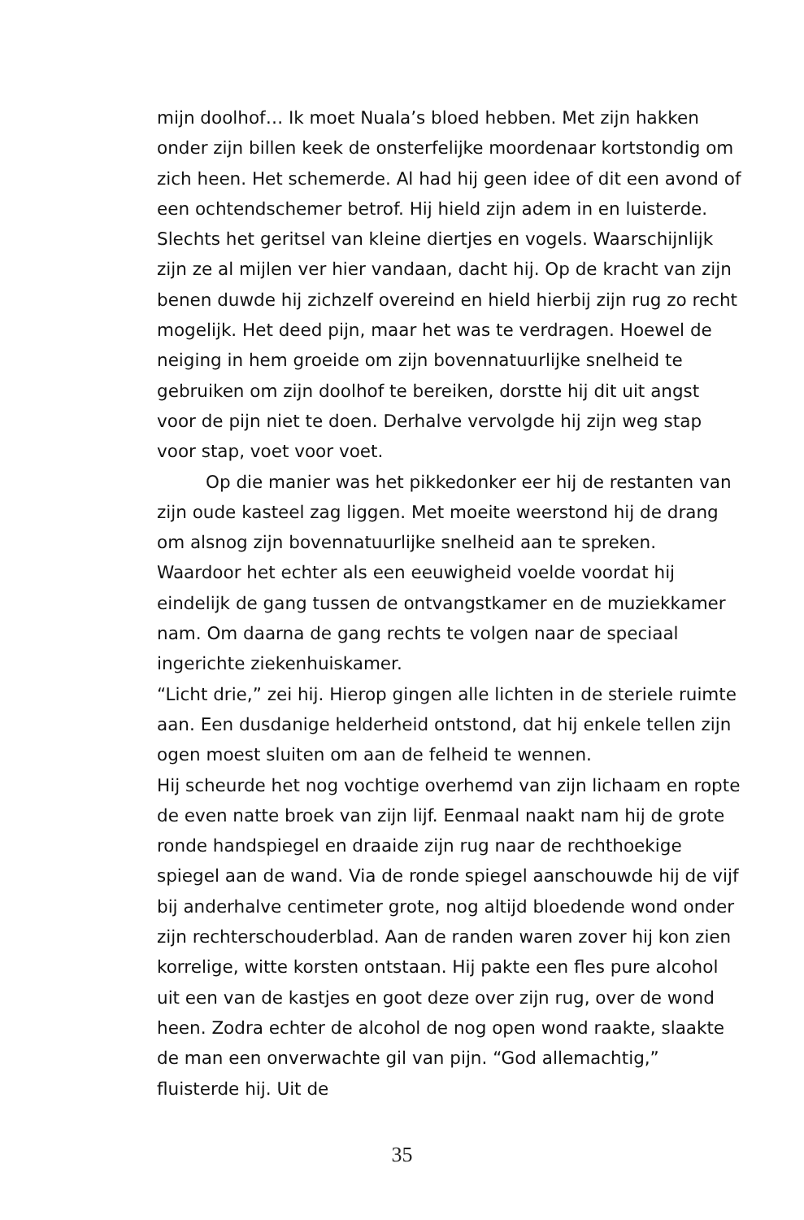mijn doolhof… Ik moet Nuala’s bloed hebben. Met zijn hakken onder zijn billen keek de onsterfelijke moordenaar kortstondig om zich heen. Het schemerde. Al had hij geen idee of dit een avond of een ochtendschemer betrof. Hij hield zijn adem in en luisterde. Slechts het geritsel van kleine diertjes en vogels. Waarschijnlijk zijn ze al mijlen ver hier vandaan, dacht hij. Op de kracht van zijn benen duwde hij zichzelf overeind en hield hierbij zijn rug zo recht mogelijk. Het deed pijn, maar het was te verdragen. Hoewel de neiging in hem groeide om zijn bovennatuurlijke snelheid te gebruiken om zijn doolhof te bereiken, dorstte hij dit uit angst voor de pijn niet te doen. Derhalve vervolgde hij zijn weg stap voor stap, voet voor voet.
Op die manier was het pikkedonker eer hij de restanten van zijn oude kasteel zag liggen. Met moeite weerstond hij de drang om alsnog zijn bovennatuurlijke snelheid aan te spreken. Waardoor het echter als een eeuwigheid voelde voordat hij eindelijk de gang tussen de ontvangstkamer en de muziekkamer nam. Om daarna de gang rechts te volgen naar de speciaal ingerichte ziekenhuiskamer.
“Licht drie,” zei hij. Hierop gingen alle lichten in de steriele ruimte aan. Een dusdanige helderheid ontstond, dat hij enkele tellen zijn ogen moest sluiten om aan de felheid te wennen.
Hij scheurde het nog vochtige overhemd van zijn lichaam en ropte de even natte broek van zijn lijf. Eenmaal naakt nam hij de grote ronde handspiegel en draaide zijn rug naar de rechthoekige spiegel aan de wand. Via de ronde spiegel aanschouwde hij de vijf bij anderhalve centimeter grote, nog altijd bloedende wond onder zijn rechterschouderblad. Aan de randen waren zover hij kon zien korrelige, witte korsten ontstaan. Hij pakte een fles pure alcohol uit een van de kastjes en goot deze over zijn rug, over de wond heen. Zodra echter de alcohol de nog open wond raakte, slaakte de man een onverwachte gil van pijn. “God allemachtig,” fluisterde hij. Uit de
35